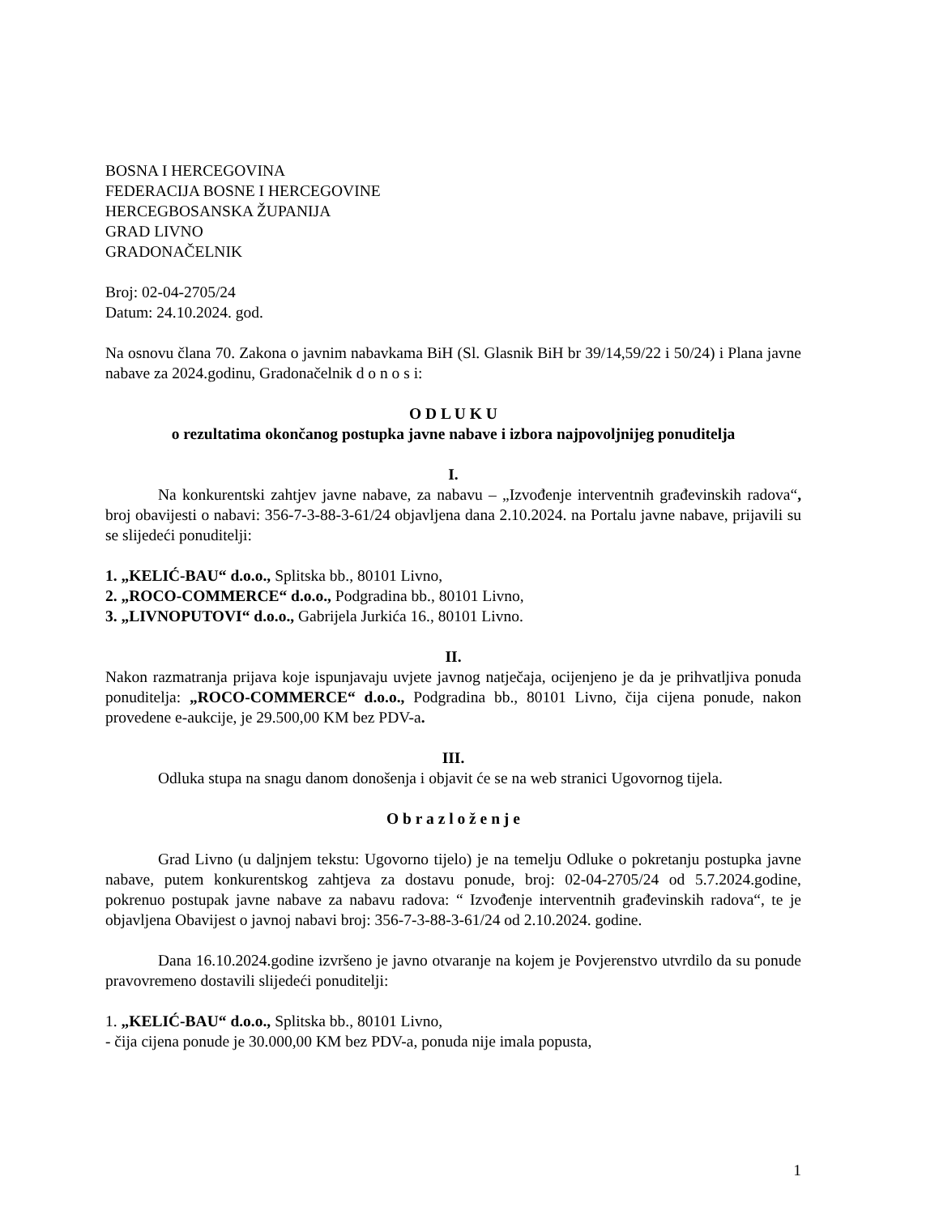BOSNA I HERCEGOVINA
FEDERACIJA BOSNE I HERCEGOVINE
HERCEGBOSANSKA ŽUPANIJA
GRAD LIVNO
GRADONAČELNIK
Broj: 02-04-2705/24
Datum: 24.10.2024. god.
Na osnovu člana 70. Zakona o javnim nabavkama BiH (Sl. Glasnik BiH br 39/14,59/22 i 50/24) i Plana javne nabave za 2024.godinu, Gradonačelnik d o n o s i:
O D L U K U
o rezultatima okončanog postupka javne nabave i izbora najpovoljnijeg ponuditelja
I.
Na konkurentski zahtjev javne nabave, za nabavu – „Izvođenje interventnih građevinskih radova“, broj obavijesti o nabavi: 356-7-3-88-3-61/24 objavljena dana 2.10.2024. na Portalu javne nabave, prijavili su se slijedeći ponuditelji:
1. „KELIĆ-BAU“ d.o.o., Splitska bb., 80101 Livno,
2. „ROCO-COMMERCE“ d.o.o., Podgradina bb., 80101 Livno,
3. „LIVNOPUTOVI“ d.o.o., Gabrijela Jurkića 16., 80101 Livno.
II.
Nakon razmatranja prijava koje ispunjavaju uvjete javnog natječaja, ocijenjeno je da je prihvatljiva ponuda ponuditelja: „ROCO-COMMERCE“ d.o.o., Podgradina bb., 80101 Livno, čija cijena ponude, nakon provedene e-aukcije, je 29.500,00 KM bez PDV-a.
III.
Odluka stupa na snagu danom donošenja i objavit će se na web stranici Ugovornog tijela.
O b r a z l o ž e n j e
Grad Livno (u daljnjem tekstu: Ugovorno tijelo) je na temelju Odluke o pokretanju postupka javne nabave, putem konkurentskog zahtjeva za dostavu ponude, broj: 02-04-2705/24 od 5.7.2024.godine, pokrenuo postupak javne nabave za nabavu radova: “ Izvođenje interventnih građevinskih radova“, te je objavljena Obavijest o javnoj nabavi broj: 356-7-3-88-3-61/24 od 2.10.2024. godine.
Dana 16.10.2024.godine izvršeno je javno otvaranje na kojem je Povjerenstvo utvrdilo da su ponude pravovremeno dostavili slijedeći ponuditelji:
1. „KELIĆ-BAU“ d.o.o., Splitska bb., 80101 Livno,
- čija cijena ponude je 30.000,00 KM bez PDV-a, ponuda nije imala popusta,
1